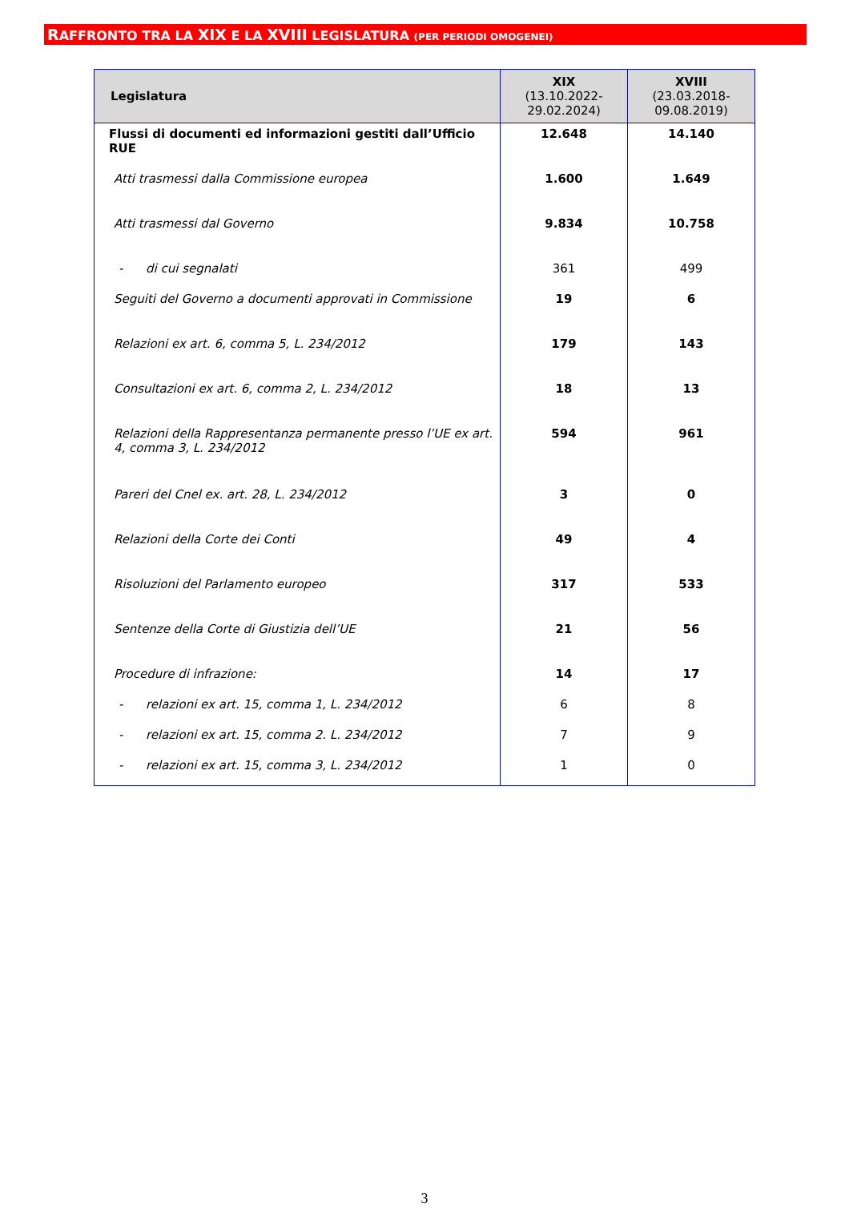RAFFRONTO TRA LA XIX E LA XVIII LEGISLATURA (PER PERIODI OMOGENEI)
| Legislatura | XIX (13.10.2022- 29.02.2024) | XVIII (23.03.2018- 09.08.2019) |
| --- | --- | --- |
| Flussi di documenti ed informazioni gestiti dall’Ufficio RUE | 12.648 | 14.140 |
| Atti trasmessi dalla Commissione europea | 1.600 | 1.649 |
| Atti trasmessi dal Governo | 9.834 | 10.758 |
| - di cui segnalati | 361 | 499 |
| Seguiti del Governo a documenti approvati in Commissione | 19 | 6 |
| Relazioni ex art. 6, comma 5, L. 234/2012 | 179 | 143 |
| Consultazioni ex art. 6, comma 2, L. 234/2012 | 18 | 13 |
| Relazioni della Rappresentanza permanente presso l’UE ex art. 4, comma 3, L. 234/2012 | 594 | 961 |
| Pareri del Cnel ex. art. 28, L. 234/2012 | 3 | 0 |
| Relazioni della Corte dei Conti | 49 | 4 |
| Risoluzioni del Parlamento europeo | 317 | 533 |
| Sentenze della Corte di Giustizia dell’UE | 21 | 56 |
| Procedure di infrazione: | 14 | 17 |
| - relazioni ex art. 15, comma 1, L. 234/2012 | 6 | 8 |
| - relazioni ex art. 15, comma 2. L. 234/2012 | 7 | 9 |
| - relazioni ex art. 15, comma 3, L. 234/2012 | 1 | 0 |
3